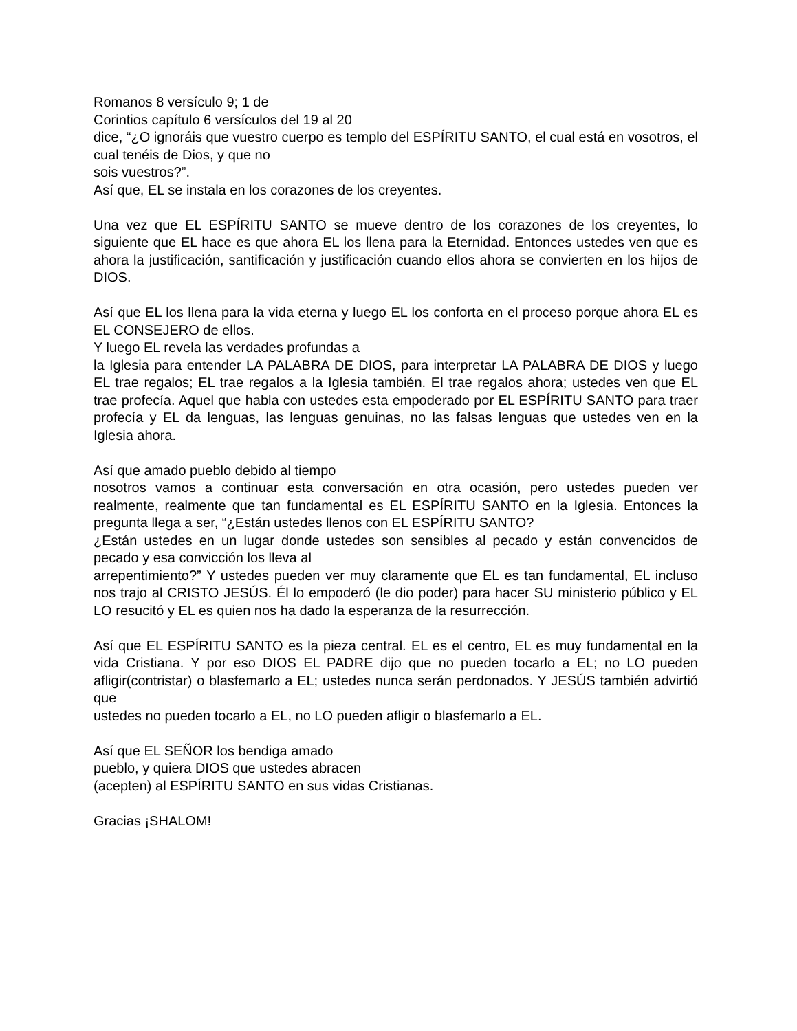Romanos 8 versículo 9; 1 de
Corintios capítulo 6 versículos del 19 al 20
dice, “¿O ignoráis que vuestro cuerpo es templo del ESPÍRITU SANTO, el cual está en vosotros, el cual tenéis de Dios, y que no
sois vuestros?”.
Así que, EL se instala en los corazones de los creyentes.
Una vez que EL ESPÍRITU SANTO se mueve dentro de los corazones de los creyentes, lo siguiente que EL hace es que ahora EL los llena para la Eternidad. Entonces ustedes ven que es ahora la justificación, santificación y justificación cuando ellos ahora se convierten en los hijos de DIOS.
Así que EL los llena para la vida eterna y luego EL los conforta en el proceso porque ahora EL es EL CONSEJERO de ellos.
Y luego EL revela las verdades profundas a
la Iglesia para entender LA PALABRA DE DIOS, para interpretar LA PALABRA DE DIOS y luego EL trae regalos; EL trae regalos a la Iglesia también. El trae regalos ahora; ustedes ven que EL trae profecía. Aquel que habla con ustedes esta empoderado por EL ESPÍRITU SANTO para traer profecía y EL da lenguas, las lenguas genuinas, no las falsas lenguas que ustedes ven en la Iglesia ahora.
Así que amado pueblo debido al tiempo
nosotros vamos a continuar esta conversación en otra ocasión, pero ustedes pueden ver realmente, realmente que tan fundamental es EL ESPÍRITU SANTO en la Iglesia. Entonces la pregunta llega a ser, “¿Están ustedes llenos con EL ESPÍRITU SANTO?
¿Están ustedes en un lugar donde ustedes son sensibles al pecado y están convencidos de pecado y esa convicción los lleva al
arrepentimiento?” Y ustedes pueden ver muy claramente que EL es tan fundamental, EL incluso nos trajo al CRISTO JESÚS. Él lo empoderó (le dio poder) para hacer SU ministerio público y EL LO resucitó y EL es quien nos ha dado la esperanza de la resurrección.
Así que EL ESPÍRITU SANTO es la pieza central. EL es el centro, EL es muy fundamental en la vida Cristiana. Y por eso DIOS EL PADRE dijo que no pueden tocarlo a EL; no LO pueden afligir(contristar) o blasfemarlo a EL; ustedes nunca serán perdonados. Y JESÚS también advirtió que
ustedes no pueden tocarlo a EL, no LO pueden afligir o blasfemarlo a EL.
Así que EL SEÑOR los bendiga amado
pueblo, y quiera DIOS que ustedes abracen
(acepten) al ESPÍRITU SANTO en sus vidas Cristianas.
Gracias ¡SHALOM!